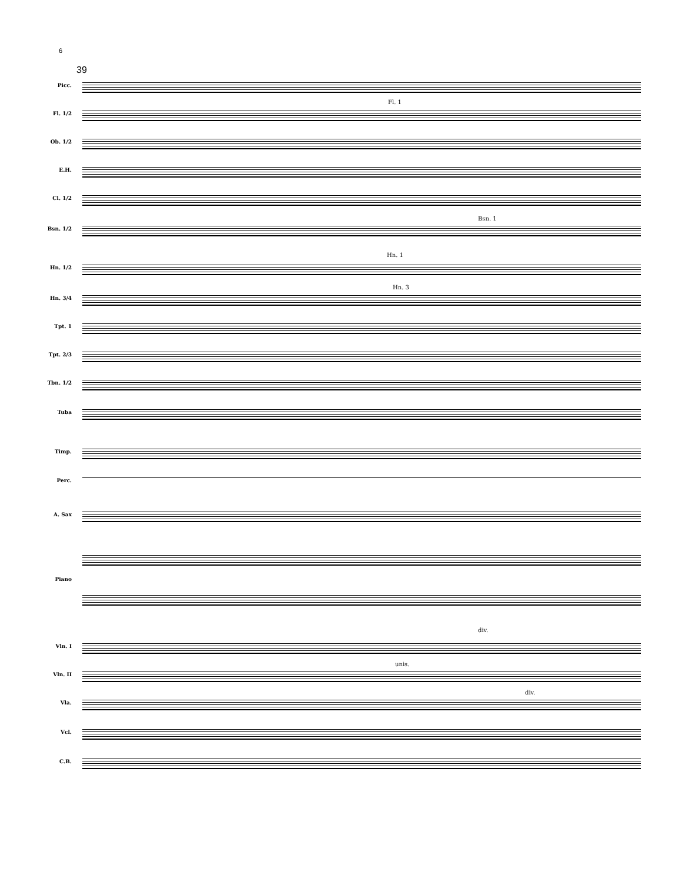6
39
Picc.
Fl. 1/2
Fl. 1
Ob. 1/2
E.H.
Cl. 1/2
Bsn. 1/2
Bsn. 1
Hn. 1
Hn. 1/2
Hn. 3
Hn. 3/4
Tpt. 1
Tpt. 2/3
Tbn. 1/2
Tuba
Timp.
Perc.
A. Sax
Piano
div.
Vln. I
unis.
Vln. II
div.
Vla.
Vcl.
C.B.